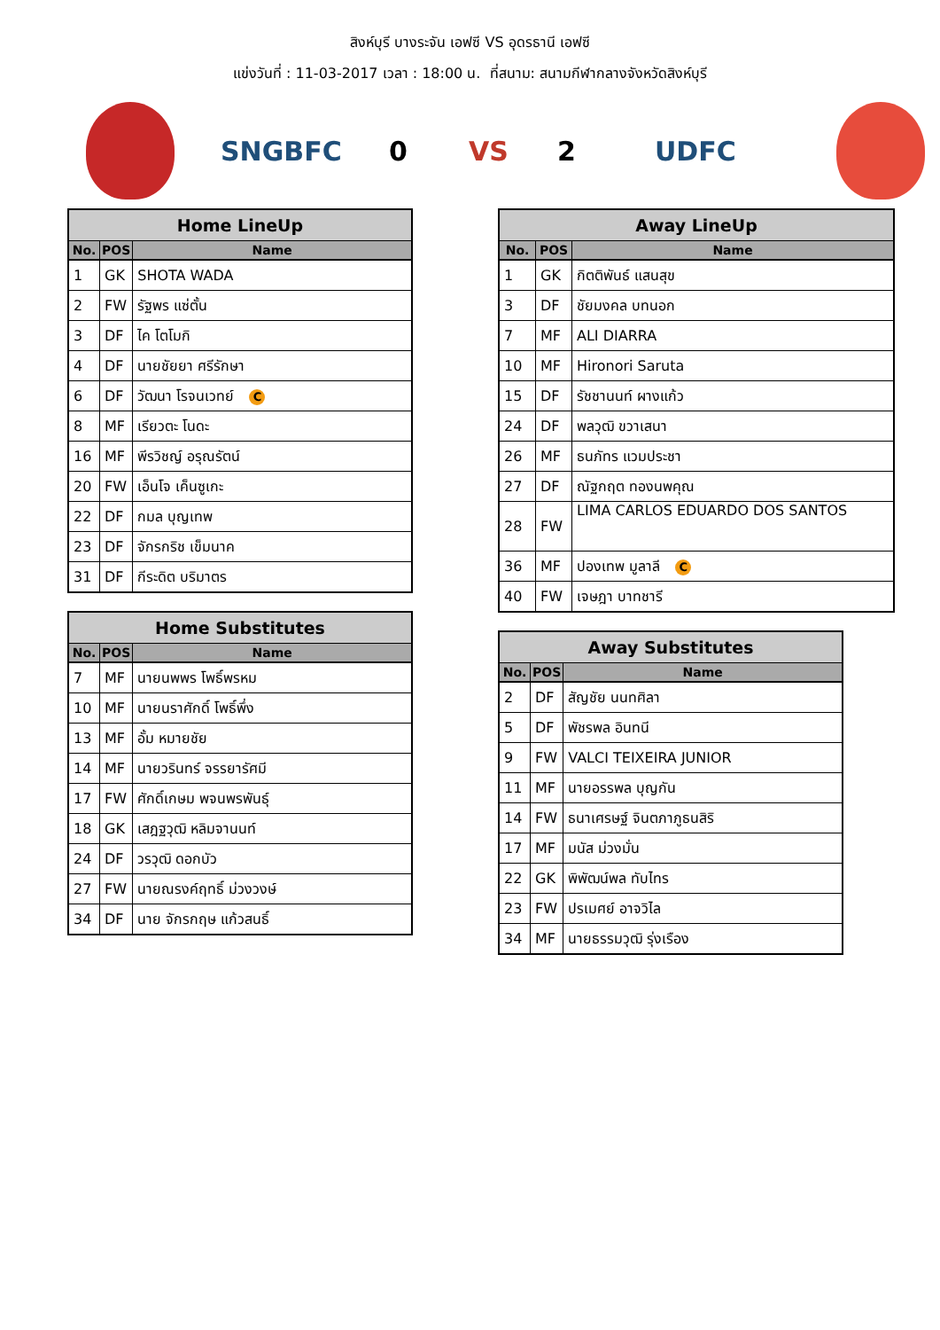สิงห์บุรี บางระจัน เอฟซี VS อุดรธานี เอฟซี
แข่งวันที่ : 11-03-2017 เวลา : 18:00 น. ที่สนาม: สนามกีฬากลางจังหวัดสิงห์บุรี
SNGBFC 0 VS 2 UDFC
| Home LineUp | | |
| --- | --- | --- |
| No. | POS | Name |
| 1 | GK | SHOTA WADA |
| 2 | FW | รัฐพร แซ่ตั้น |
| 3 | DF | ไค โตโมกิ |
| 4 | DF | นายชัยยา ศรีรักษา |
| 6 | DF | วัฒนา โรจนเวทย์ C |
| 8 | MF | เรียวตะ โนดะ |
| 16 | MF | พีรวิชญ์ อรุณรัตน์ |
| 20 | FW | เอ็นโจ เค็นซูเกะ |
| 22 | DF | กมล บุญเทพ |
| 23 | DF | จักรกริช เข็มนาค |
| 31 | DF | กีระดิต บริมาตร |
| Home Substitutes | | |
| --- | --- | --- |
| No. | POS | Name |
| 7 | MF | นายนพพร โพธิ์พรหม |
| 10 | MF | นายนราศักดิ์ โพธิ์พึ่ง |
| 13 | MF | อั้ม หมายชัย |
| 14 | MF | นายวรินทร์ จรรยารัศมี |
| 17 | FW | ศักดิ์เกษม พจนพรพันธุ์ |
| 18 | GK | เสฎฐวุฒิ หลิมจานนท์ |
| 24 | DF | วรวุฒิ ดอกบัว |
| 27 | FW | นายณรงค์ฤทธิ์ ม่วงวงษ์ |
| 34 | DF | นาย จักรกฤษ แก้วสนธิ์ |
| Away LineUp | | |
| --- | --- | --- |
| No. | POS | Name |
| 1 | GK | กิตติพันธ์ แสนสุข |
| 3 | DF | ชัยมงคล บทนอก |
| 7 | MF | ALI DIARRA |
| 10 | MF | Hironori Saruta |
| 15 | DF | รัชชานนท์ ผางแก้ว |
| 24 | DF | พลวุฒิ ขวาเสนา |
| 26 | MF | ธนภัทร แวมประชา |
| 27 | DF | ณัฐกฤต ทองนพคุณ |
| 28 | FW | LIMA CARLOS EDUARDO DOS SANTOS |
| 36 | MF | ปองเทพ มูลาลี C |
| 40 | FW | เจษฎา บาทชารี |
| Away Substitutes | | |
| --- | --- | --- |
| No. | POS | Name |
| 2 | DF | สัญชัย นนทศิลา |
| 5 | DF | พัชรพล อินทนี |
| 9 | FW | VALCI TEIXEIRA JUNIOR |
| 11 | MF | นายอรรพล บุญกัน |
| 14 | FW | ธนาเศรษฐ์ จินตภาภูธนสิริ |
| 17 | MF | มนัส ม่วงมั่น |
| 22 | GK | พิพัฒน์พล ทับไทร |
| 23 | FW | ปรเมศย์ อาจวิไล |
| 34 | MF | นายธรรมวุฒิ รุ่งเรือง |